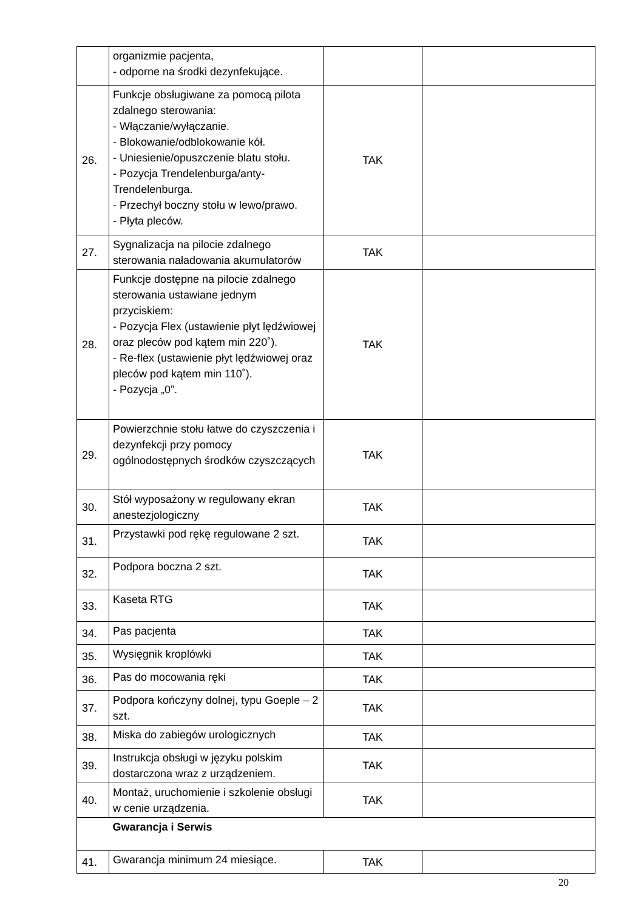| | organizmie pacjenta, - odporne na środki dezynfekujące. | | |
| 26. | Funkcje obsługiwane za pomocą pilota zdalnego sterowania: - Włączanie/wyłączanie. - Blokowanie/odblokowanie kół. - Uniesienie/opuszczenie blatu stołu. - Pozycja Trendelenburga/anty-Trendelenburga. - Przechył boczny stołu w lewo/prawo. - Płyta pleców. | TAK | |
| 27. | Sygnalizacja na pilocie zdalnego sterowania naładowania akumulatorów | TAK | |
| 28. | Funkcje dostępne na pilocie zdalnego sterowania ustawiane jednym przyciskiem: - Pozycja Flex (ustawienie płyt lędźwiowej oraz pleców pod kątem min 220˚). - Re-flex (ustawienie płyt lędźwiowej oraz pleców pod kątem min 110˚). - Pozycja „0”. | TAK | |
| 29. | Powierzchnie stołu łatwe do czyszczenia i dezynfekcji przy pomocy ogólnodostępnych środków czyszczących | TAK | |
| 30. | Stół wyposażony w regulowany ekran anestezjologiczny | TAK | |
| 31. | Przystawki pod rękę regulowane 2 szt. | TAK | |
| 32. | Podpora boczna 2 szt. | TAK | |
| 33. | Kaseta RTG | TAK | |
| 34. | Pas pacjenta | TAK | |
| 35. | Wysięgnik kroplówki | TAK | |
| 36. | Pas do mocowania ręki | TAK | |
| 37. | Podpora kończyny dolnej, typu Goeple – 2 szt. | TAK | |
| 38. | Miska do zabiegów urologicznych | TAK | |
| 39. | Instrukcja obsługi w języku polskim dostarczona wraz z urządzeniem. | TAK | |
| 40. | Montaż, uruchomienie i szkolenie obsługi w cenie urządzenia. | TAK | |
| | Gwarancja i Serwis | | |
| 41. | Gwarancja minimum 24 miesiące. | TAK | |
20